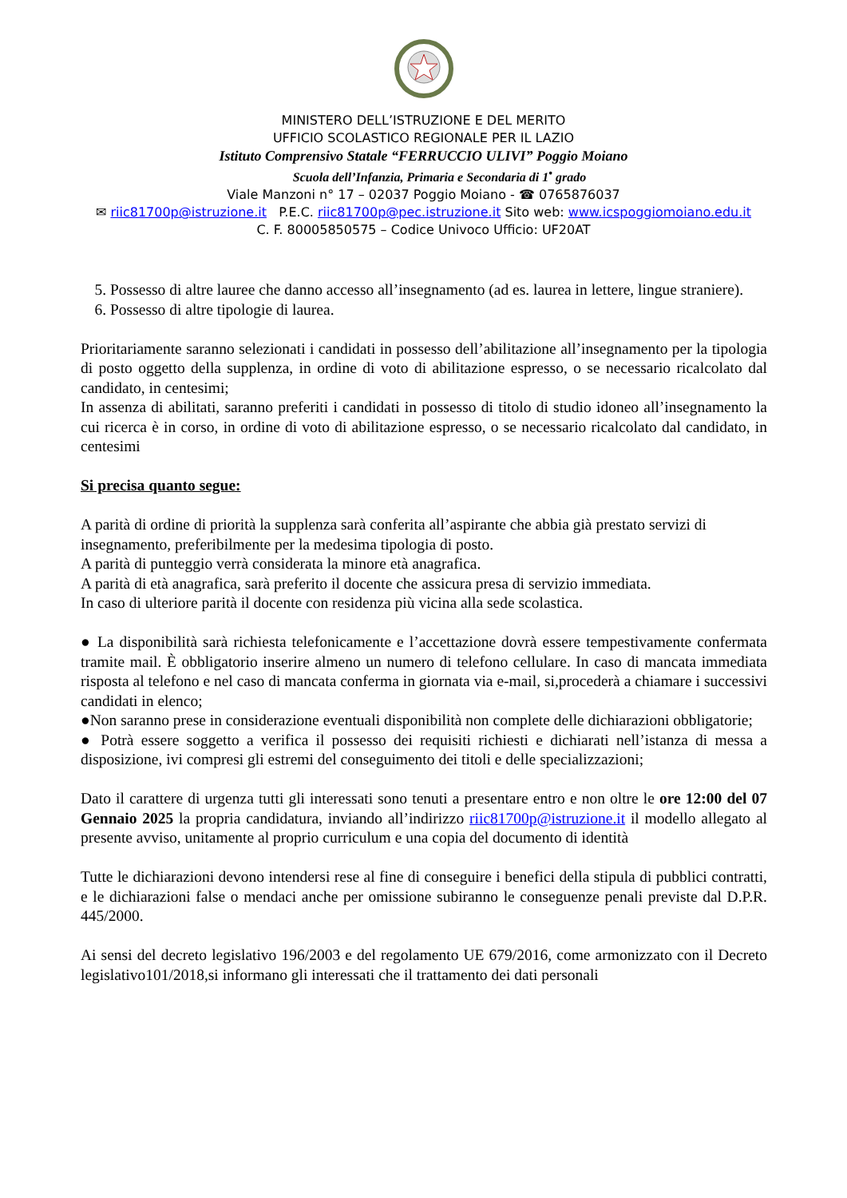MINISTERO DELL’ISTRUZIONE E DEL MERITO
UFFICIO SCOLASTICO REGIONALE PER IL LAZIO
Istituto Comprensivo Statale “FERRUCCIO ULIVI” Poggio Moiano
Scuola dell’Infanzia, Primaria e Secondaria di 1<sup>•</sup> grado
Viale Manzoni n° 17 – 02037 Poggio Moiano - ☎ 0765876037
✉ riic81700p@istruzione.it P.E.C. riic81700p@pec.istruzione.it Sito web: www.icspoggiomoiano.edu.it
C. F. 80005850575 – Codice Univoco Ufficio: UF20AT
5. Possesso di altre lauree che danno accesso all’insegnamento (ad es. laurea in lettere, lingue straniere).
6. Possesso di altre tipologie di laurea.
Prioritariamente saranno selezionati i candidati in possesso dell’abilitazione all’insegnamento per la tipologia di posto oggetto della supplenza, in ordine di voto di abilitazione espresso, o se necessario ricalcolato dal candidato, in centesimi;
In assenza di abilitati, saranno preferiti i candidati in possesso di titolo di studio idoneo all’insegnamento la cui ricerca è in corso, in ordine di voto di abilitazione espresso, o se necessario ricalcolato dal candidato, in centesimi
Si precisa quanto segue:
A parità di ordine di priorità la supplenza sarà conferita all’aspirante che abbia già prestato servizi di insegnamento, preferibilmente per la medesima tipologia di posto.
A parità di punteggio verrà considerata la minore età anagrafica.
A parità di età anagrafica, sarà preferito il docente che assicura presa di servizio immediata.
In caso di ulteriore parità il docente con residenza più vicina alla sede scolastica.
● La disponibilità sarà richiesta telefonicamente e l’accettazione dovrà essere tempestivamente confermata tramite mail. È obbligatorio inserire almeno un numero di telefono cellulare. In caso di mancata immediata risposta al telefono e nel caso di mancata conferma in giornata via e-mail, si,procederà a chiamare i successivi candidati in elenco;
●Non saranno prese in considerazione eventuali disponibilità non complete delle dichiarazioni obbligatorie;
● Potrà essere soggetto a verifica il possesso dei requisiti richiesti e dichiarati nell’istanza di messa a disposizione, ivi compresi gli estremi del conseguimento dei titoli e delle specializzazioni;
Dato il carattere di urgenza tutti gli interessati sono tenuti a presentare entro e non oltre le ore 12:00 del 07 Gennaio 2025 la propria candidatura, inviando all’indirizzo riic81700p@istruzione.it il modello allegato al presente avviso, unitamente al proprio curriculum e una copia del documento di identità
Tutte le dichiarazioni devono intendersi rese al fine di conseguire i benefici della stipula di pubblici contratti, e le dichiarazioni false o mendaci anche per omissione subiranno le conseguenze penali previste dal D.P.R. 445/2000.
Ai sensi del decreto legislativo 196/2003 e del regolamento UE 679/2016, come armonizzato con il Decreto legislativo101/2018,si informano gli interessati che il trattamento dei dati personali